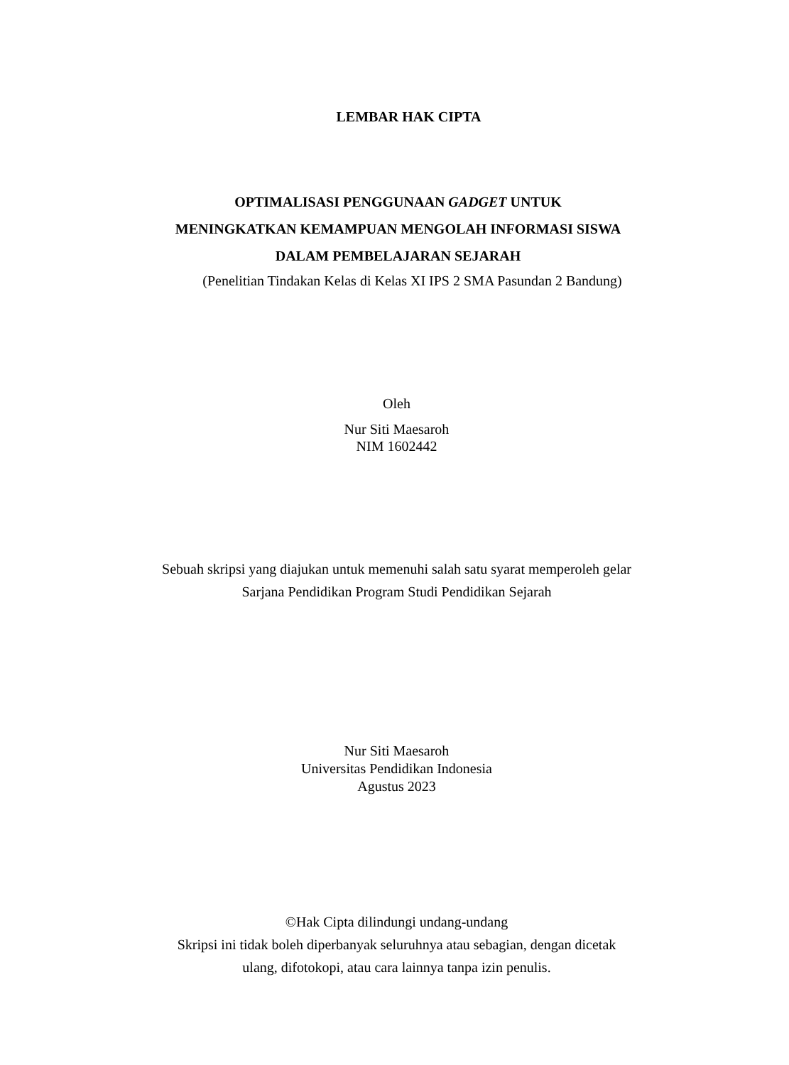LEMBAR HAK CIPTA
OPTIMALISASI PENGGUNAAN GADGET UNTUK
MENINGKATKAN KEMAMPUAN MENGOLAH INFORMASI SISWA
DALAM PEMBELAJARAN SEJARAH
(Penelitian Tindakan Kelas di Kelas XI IPS 2 SMA Pasundan 2 Bandung)
Oleh
Nur Siti Maesaroh
NIM 1602442
Sebuah skripsi yang diajukan untuk memenuhi salah satu syarat memperoleh gelar
Sarjana Pendidikan Program Studi Pendidikan Sejarah
Nur Siti Maesaroh
Universitas Pendidikan Indonesia
Agustus 2023
©Hak Cipta dilindungi undang-undang
Skripsi ini tidak boleh diperbanyak seluruhnya atau sebagian, dengan dicetak
ulang, difotokopi, atau cara lainnya tanpa izin penulis.